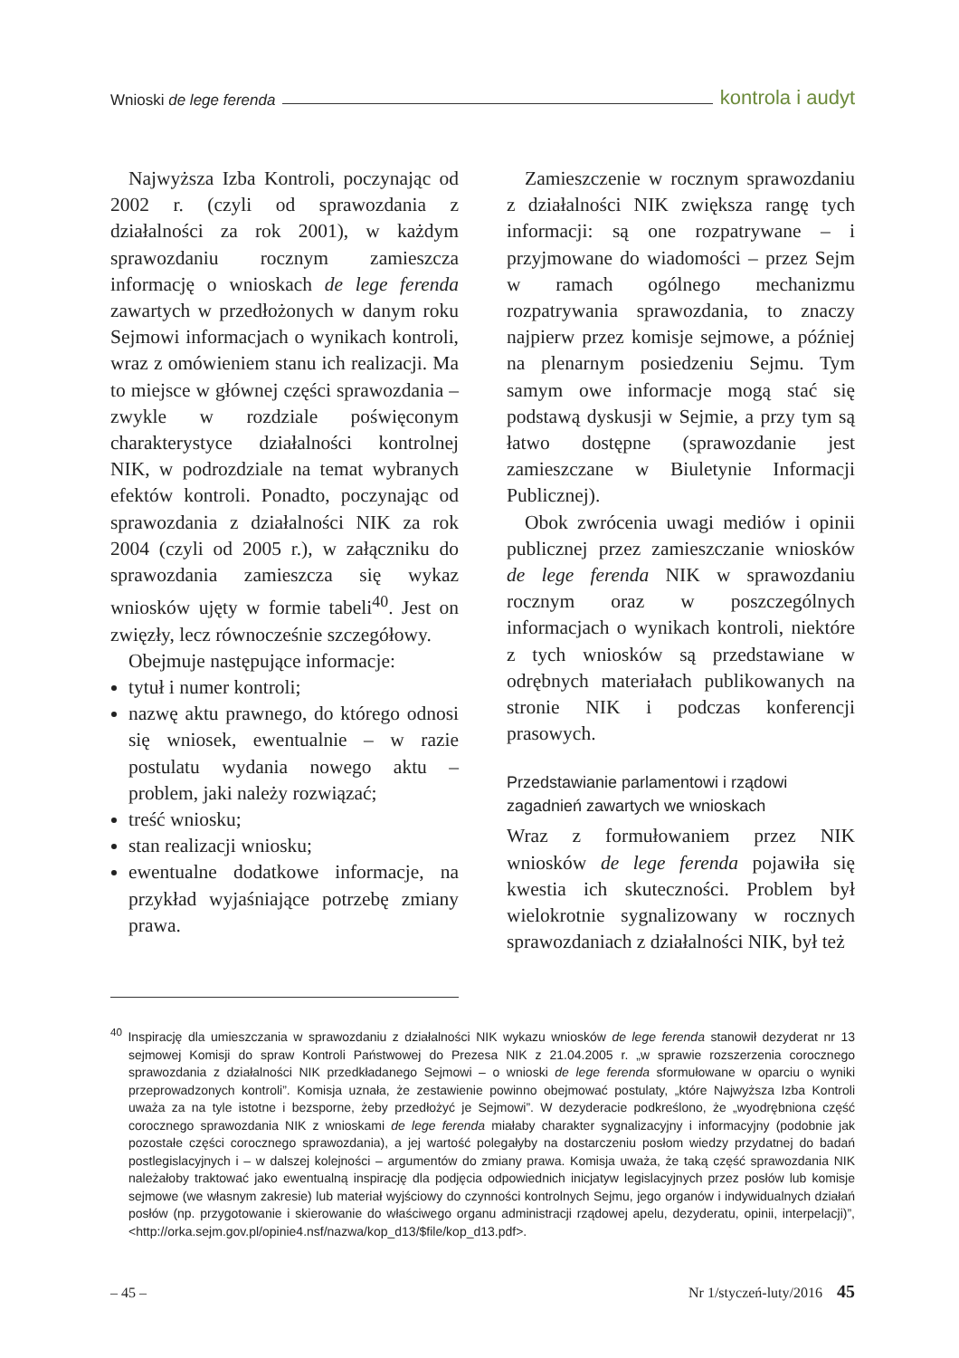Wnioski de lege ferenda kontrola i audyt
Najwyższa Izba Kontroli, poczynając od 2002 r. (czyli od sprawozdania z działalności za rok 2001), w każdym sprawozdaniu rocznym zamieszcza informację o wnioskach de lege ferenda zawartych w przedłożonych w danym roku Sejmowi informacjach o wynikach kontroli, wraz z omówieniem stanu ich realizacji. Ma to miejsce w głównej części sprawozdania – zwykle w rozdziale poświęconym charakterystyce działalności kontrolnej NIK, w podrozdziale na temat wybranych efektów kontroli. Ponadto, poczynając od sprawozdania z działalności NIK za rok 2004 (czyli od 2005 r.), w załączniku do sprawozdania zamieszcza się wykaz wniosków ujęty w formie tabeli<sup>40</sup>. Jest on zwięzły, lecz równocześnie szczegółowy.
Obejmuje następujące informacje:
tytuł i numer kontroli;
nazwę aktu prawnego, do którego odnosi się wniosek, ewentualnie – w razie postulatu wydania nowego aktu – problem, jaki należy rozwiązać;
treść wniosku;
stan realizacji wniosku;
ewentualne dodatkowe informacje, na przykład wyjaśniające potrzebę zmiany prawa.
Zamieszczenie w rocznym sprawozdaniu z działalności NIK zwiększa rangę tych informacji: są one rozpatrywane – i przyjmowane do wiadomości – przez Sejm w ramach ogólnego mechanizmu rozpatrywania sprawozdania, to znaczy najpierw przez komisje sejmowe, a później na plenarnym posiedzeniu Sejmu. Tym samym owe informacje mogą stać się podstawą dyskusji w Sejmie, a przy tym są łatwo dostępne (sprawozdanie jest zamieszczane w Biuletynie Informacji Publicznej).
Obok zwrócenia uwagi mediów i opinii publicznej przez zamieszczanie wniosków de lege ferenda NIK w sprawozdaniu rocznym oraz w poszczególnych informacjach o wynikach kontroli, niektóre z tych wniosków są przedstawiane w odrębnych materiałach publikowanych na stronie NIK i podczas konferencji prasowych.
Przedstawianie parlamentowi i rządowi zagadnień zawartych we wnioskach
Wraz z formułowaniem przez NIK wniosków de lege ferenda pojawiła się kwestia ich skuteczności. Problem był wielokrotnie sygnalizowany w rocznych sprawozdaniach z działalności NIK, był też
<sup>40</sup> Inspirację dla umieszczania w sprawozdaniu z działalności NIK wykazu wniosków de lege ferenda stanowił dezyderat nr 13 sejmowej Komisji do spraw Kontroli Państwowej do Prezesa NIK z 21.04.2005 r. „w sprawie rozszerzenia corocznego sprawozdania z działalności NIK przedkładanego Sejmowi – o wnioski de lege ferenda sformułowane w oparciu o wyniki przeprowadzonych kontroli”. Komisja uznała, że zestawienie powinno obejmować postulaty, „które Najwyższa Izba Kontroli uważa za na tyle istotne i bezsporne, żeby przedłożyć je Sejmowi”. W dezyderacie podkreślono, że „wyodrębniona część corocznego sprawozdania NIK z wnioskami de lege ferenda miałaby charakter sygnalizacyjny i informacyjny (podobnie jak pozostałe części corocznego sprawozdania), a jej wartość polegałyby na dostarczeniu posłom wiedzy przydatnej do badań postlegislacyjnych i – w dalszej kolejności – argumentów do zmiany prawa. Komisja uważa, że taką część sprawozdania NIK należałoby traktować jako ewentualną inspirację dla podjęcia odpowiednich inicjatyw legislacyjnych przez posłów lub komisje sejmowe (we własnym zakresie) lub materiał wyjściowy do czynności kontrolnych Sejmu, jego organów i indywidualnych działań posłów (np. przygotowanie i skierowanie do właściwego organu administracji rządowej apelu, dezyderatu, opinii, interpelacji)”, <http://orka.sejm.gov.pl/opinie4.nsf/nazwa/kop_d13/$file/kop_d13.pdf>.
– 45 – Nr 1/styczeń-luty/2016 45